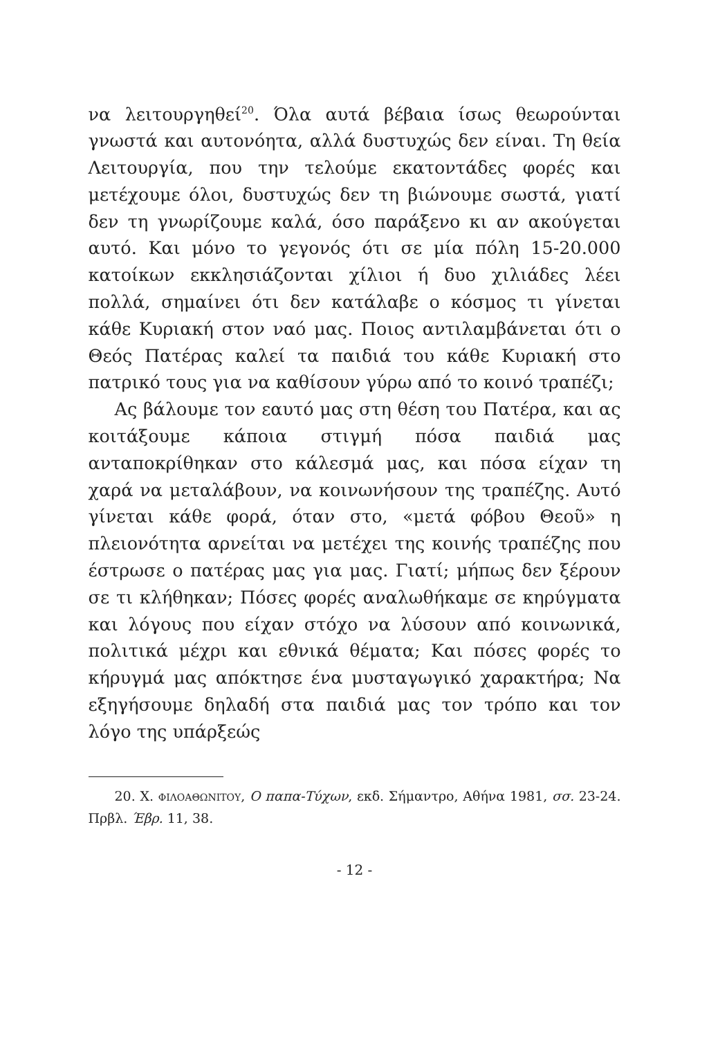να λειτουργηθεί<sup>20</sup>. Όλα αυτά βέβαια ίσως θεωρούνται γνωστά και αυτονόητα, αλλά δυστυχώς δεν είναι. Τη θεία Λειτουργία, που την τελούμε εκατοντάδες φορές και μετέχουμε όλοι, δυστυχώς δεν τη βιώνουμε σωστά, γιατί δεν τη γνωρίζουμε καλά, όσο παράξενο κι αν ακούγεται αυτό. Και μόνο το γεγονός ότι σε μία πόλη 15-20.000 κατοίκων εκκλησιάζονται χίλιοι ή δυο χιλιάδες λέει πολλά, σημαίνει ότι δεν κατάλαβε ο κόσμος τι γίνεται κάθε Κυριακή στον ναό μας. Ποιος αντιλαμβάνεται ότι ο Θεός Πατέρας καλεί τα παιδιά του κάθε Κυριακή στο πατρικό τους για να καθίσουν γύρω από το κοινό τραπέζι;
Ας βάλουμε τον εαυτό μας στη θέση του Πατέρα, και ας κοιτάξουμε κάποια στιγμή πόσα παιδιά μας ανταποκρίθηκαν στο κάλεσμά μας, και πόσα είχαν τη χαρά να μεταλάβουν, να κοινωνήσουν της τραπέζης. Αυτό γίνεται κάθε φορά, όταν στο, «μετά φόβου Θεοῦ» η πλειονότητα αρνείται να μετέχει της κοινής τραπέζης που έστρωσε ο πατέρας μας για μας. Γιατί; μήπως δεν ξέρουν σε τι κλήθηκαν; Πόσες φορές αναλωθήκαμε σε κηρύγματα και λόγους που είχαν στόχο να λύσουν από κοινωνικά, πολιτικά μέχρι και εθνικά θέματα; Και πόσες φορές το κήρυγμά μας απόκτησε ένα μυσταγωγικό χαρακτήρα; Να εξηγήσουμε δηλαδή στα παιδιά μας τον τρόπο και τον λόγο της υπάρξεώς
20. Χ. ΦΙΛΟΑΘΩΝΙΤΟΥ, Ο παπα-Τύχων, εκδ. Σήμαντρο, Αθήνα 1981, σσ. 23-24. Πρβλ. Έβρ. 11, 38.
- 12 -